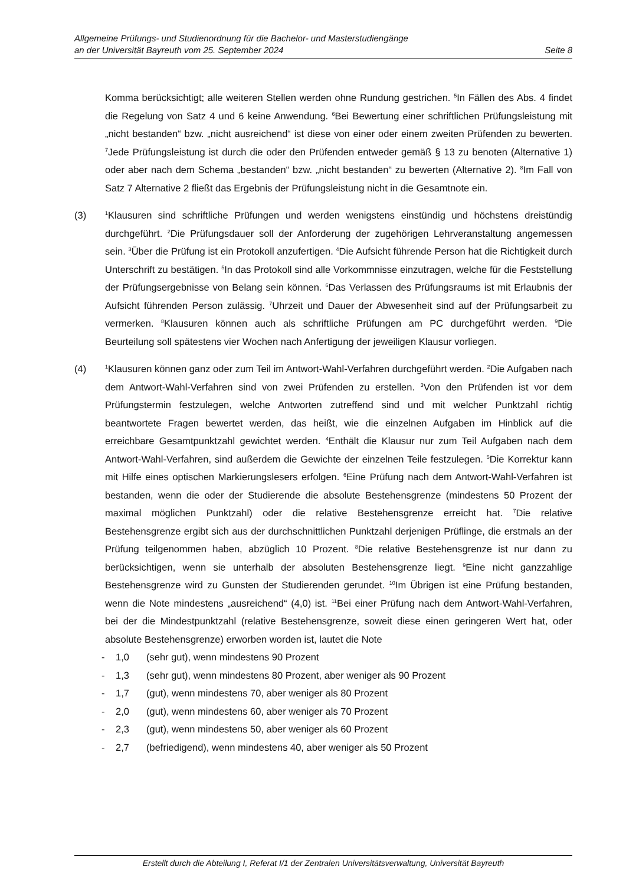Allgemeine Prüfungs- und Studienordnung für die Bachelor- und Masterstudiengänge
an der Universität Bayreuth vom 25. September 2024 Seite 8
Komma berücksichtigt; alle weiteren Stellen werden ohne Rundung gestrichen. <sup>5</sup>In Fällen des Abs. 4 findet die Regelung von Satz 4 und 6 keine Anwendung. <sup>6</sup>Bei Bewertung einer schriftlichen Prüfungsleistung mit „nicht bestanden“ bzw. „nicht ausreichend“ ist diese von einer oder einem zweiten Prüfenden zu bewerten. <sup>7</sup>Jede Prüfungsleistung ist durch die oder den Prüfenden entweder gemäß § 13 zu benoten (Alternative 1) oder aber nach dem Schema „bestanden“ bzw. „nicht bestanden“ zu bewerten (Alternative 2). <sup>8</sup>Im Fall von Satz 7 Alternative 2 fließt das Ergebnis der Prüfungsleistung nicht in die Gesamtnote ein.
(3)
<sup>1</sup> Klausuren sind schriftliche Prüfungen und werden wenigstens einstündig und höchstens dreistündig durchgeführt. <sup>2</sup>Die Prüfungsdauer soll der Anforderung der zugehörigen Lehrveranstaltung angemessen sein. <sup>3</sup>Über die Prüfung ist ein Protokoll anzufertigen. <sup>4</sup>Die Aufsicht führende Person hat die Richtigkeit durch Unterschrift zu bestätigen. <sup>5</sup>In das Protokoll sind alle Vorkommnisse einzutragen, welche für die Feststellung der Prüfungsergebnisse von Belang sein können. <sup>6</sup>Das Verlassen des Prüfungsraums ist mit Erlaubnis der Aufsicht führenden Person zulässig. <sup>7</sup>Uhrzeit und Dauer der Abwesenheit sind auf der Prüfungsarbeit zu vermerken. <sup>8</sup>Klausuren können auch als schriftliche Prüfungen am PC durchgeführt werden. <sup>9</sup>Die Beurteilung soll spätestens vier Wochen nach Anfertigung der jeweiligen Klausur vorliegen.
(4)
<sup>1</sup> Klausuren können ganz oder zum Teil im Antwort-Wahl-Verfahren durchgeführt werden. <sup>2</sup>Die Aufgaben nach dem Antwort-Wahl-Verfahren sind von zwei Prüfenden zu erstellen. <sup>3</sup>Von den Prüfenden ist vor dem Prüfungstermin festzulegen, welche Antworten zutreffend sind und mit welcher Punktzahl richtig beantwortete Fragen bewertet werden, das heißt, wie die einzelnen Aufgaben im Hinblick auf die erreichbare Gesamtpunktzahl gewichtet werden. <sup>4</sup>Enthält die Klausur nur zum Teil Aufgaben nach dem Antwort-Wahl-Verfahren, sind außerdem die Gewichte der einzelnen Teile festzulegen. <sup>5</sup>Die Korrektur kann mit Hilfe eines optischen Markierungslesers erfolgen. <sup>6</sup>Eine Prüfung nach dem Antwort-Wahl-Verfahren ist bestanden, wenn die oder der Studierende die absolute Bestehensgrenze (mindestens 50 Prozent der maximal möglichen Punktzahl) oder die relative Bestehensgrenze erreicht hat. <sup>7</sup>Die relative Bestehensgrenze ergibt sich aus der durchschnittlichen Punktzahl derjenigen Prüflinge, die erstmals an der Prüfung teilgenommen haben, abzüglich 10 Prozent. <sup>8</sup>Die relative Bestehensgrenze ist nur dann zu berücksichtigen, wenn sie unterhalb der absoluten Bestehensgrenze liegt. <sup>9</sup>Eine nicht ganzzahlige Bestehensgrenze wird zu Gunsten der Studierenden gerundet. <sup>10</sup>Im Übrigen ist eine Prüfung bestanden, wenn die Note mindestens „ausreichend“ (4,0) ist. <sup>11</sup>Bei einer Prüfung nach dem Antwort-Wahl-Verfahren, bei der die Mindestpunktzahl (relative Bestehensgrenze, soweit diese einen geringeren Wert hat, oder absolute Bestehensgrenze) erworben worden ist, lautet die Note
- 1,0 (sehr gut), wenn mindestens 90 Prozent
- 1,3 (sehr gut), wenn mindestens 80 Prozent, aber weniger als 90 Prozent
- 1,7 (gut), wenn mindestens 70, aber weniger als 80 Prozent
- 2,0 (gut), wenn mindestens 60, aber weniger als 70 Prozent
- 2,3 (gut), wenn mindestens 50, aber weniger als 60 Prozent
- 2,7 (befriedigend), wenn mindestens 40, aber weniger als 50 Prozent
Erstellt durch die Abteilung I, Referat I/1 der Zentralen Universitätsverwaltung, Universität Bayreuth